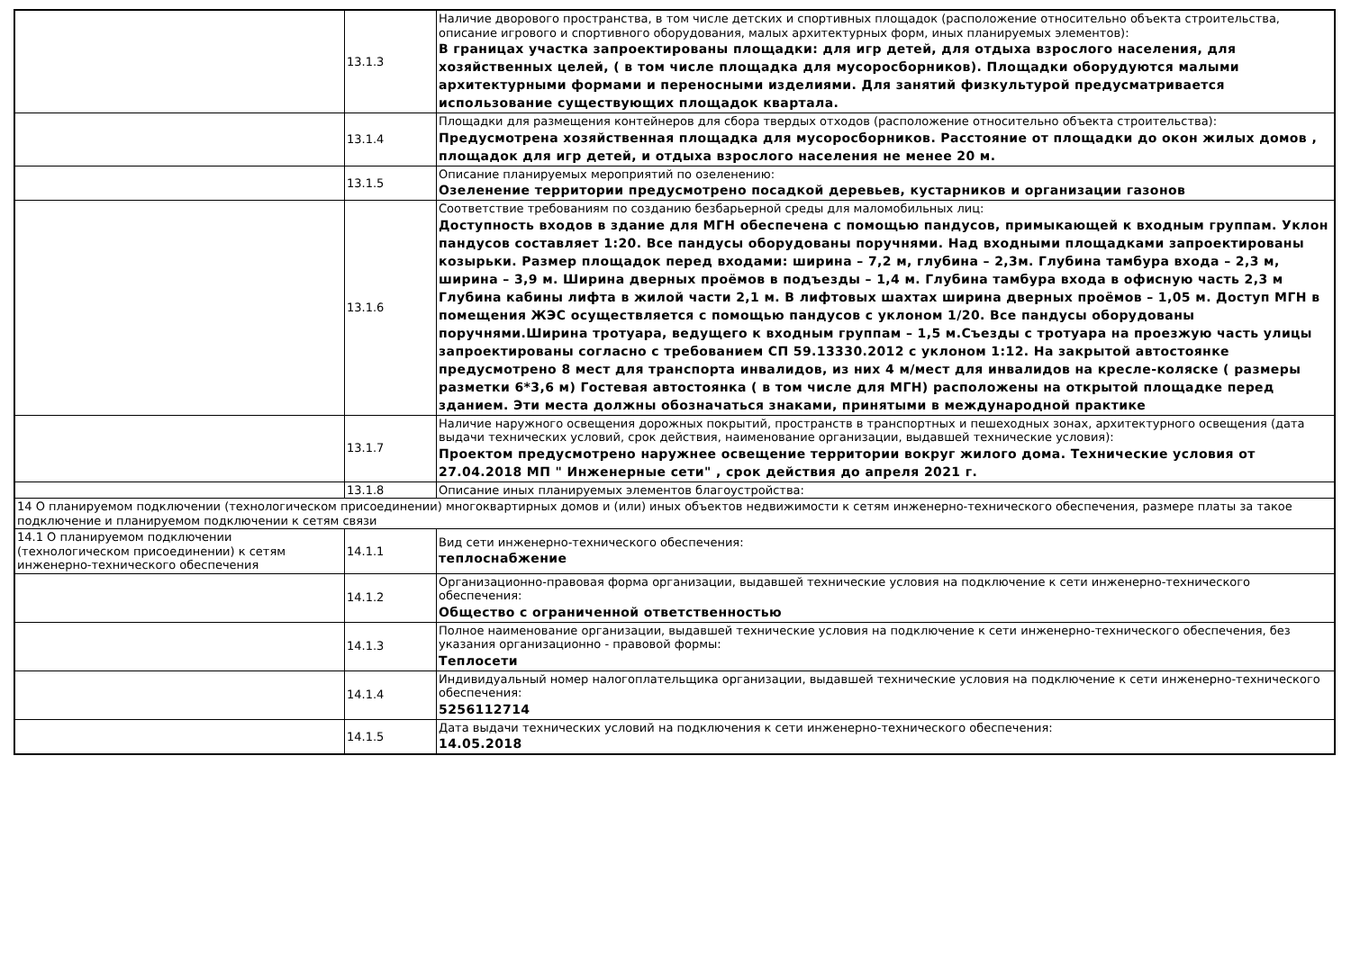| | 13.1.3 | Наличие дворового пространства, в том числе детских и спортивных площадок (расположение относительно объекта строительства, описание игрового и спортивного оборудования, малых архитектурных форм, иных планируемых элементов): В границах участка запроектированы площадки: для игр детей, для отдыха взрослого населения, для хозяйственных целей, ( в том числе площадка для мусоросборников). Площадки оборудуются малыми архитектурными формами и переносными изделиями. Для занятий физкультурой предусматривается использование существующих площадок квартала. |
| | 13.1.4 | Площадки для размещения контейнеров для сбора твердых отходов (расположение относительно объекта строительства): Предусмотрена хозяйственная площадка для мусоросборников. Расстояние от площадки до окон жилых домов , площадок для игр детей, и отдыха взрослого населения не менее 20 м. |
| | 13.1.5 | Описание планируемых мероприятий по озеленению: Озеленение территории предусмотрено посадкой деревьев, кустарников и организации газонов |
| | 13.1.6 | Соответствие требованиям по созданию безбарьерной среды для маломобильных лиц: Доступность входов в здание для МГН обеспечена с помощью пандусов, примыкающей к входным группам. Уклон пандусов составляет 1:20. Все пандусы оборудованы поручнями. Над входными площадками запроектированы козырьки. Размер площадок перед входами: ширина – 7,2 м, глубина – 2,3м. Глубина тамбура входа – 2,3 м, ширина – 3,9 м. Ширина дверных проёмов в подъезды – 1,4 м. Глубина тамбура входа в офисную часть 2,3 м Глубина кабины лифта в жилой части 2,1 м. В лифтовых шахтах ширина дверных проёмов – 1,05 м. Доступ МГН в помещения ЖЭС осуществляется с помощью пандусов с уклоном 1/20. Все пандусы оборудованы поручнями.Ширина тротуара, ведущего к входным группам – 1,5 м.Съезды с тротуара на проезжую часть улицы запроектированы согласно с требованием СП 59.13330.2012 с уклоном 1:12. На закрытой автостоянке предусмотрено 8 мест для транспорта инвалидов, из них 4 м/мест для инвалидов на кресле-коляске ( размеры разметки 6*3,6 м) Гостевая автостоянка ( в том числе для МГН) расположены на открытой площадке перед зданием. Эти места должны обозначаться знаками, принятыми в международной практике |
| | 13.1.7 | Наличие наружного освещения дорожных покрытий, пространств в транспортных и пешеходных зонах, архитектурного освещения (дата выдачи технических условий, срок действия, наименование организации, выдавшей технические условия): Проектом предусмотрено наружнее освещение территории вокруг жилого дома. Технические условия от 27.04.2018 МП " Инженерные сети" , срок действия до апреля 2021 г. |
| | 13.1.8 | Описание иных планируемых элементов благоустройства: |
| 14 О планируемом подключении (технологическом присоединении) многоквартирных домов и (или) иных объектов недвижимости к сетям инженерно-технического обеспечения, размере платы за такое подключение и планируемом подключении к сетям связи | | |
| 14.1 О планируемом подключении (технологическом присоединении) к сетям инженерно-технического обеспечения | 14.1.1 | Вид сети инженерно-технического обеспечения: теплоснабжение |
| | 14.1.2 | Организационно-правовая форма организации, выдавшей технические условия на подключение к сети инженерно-технического обеспечения: Общество с ограниченной ответственностью |
| | 14.1.3 | Полное наименование организации, выдавшей технические условия на подключение к сети инженерно-технического обеспечения, без указания организационно - правовой формы: Теплосети |
| | 14.1.4 | Индивидуальный номер налогоплательщика организации, выдавшей технические условия на подключение к сети инженерно-технического обеспечения: 5256112714 |
| | 14.1.5 | Дата выдачи технических условий на подключения к сети инженерно-технического обеспечения: 14.05.2018 |